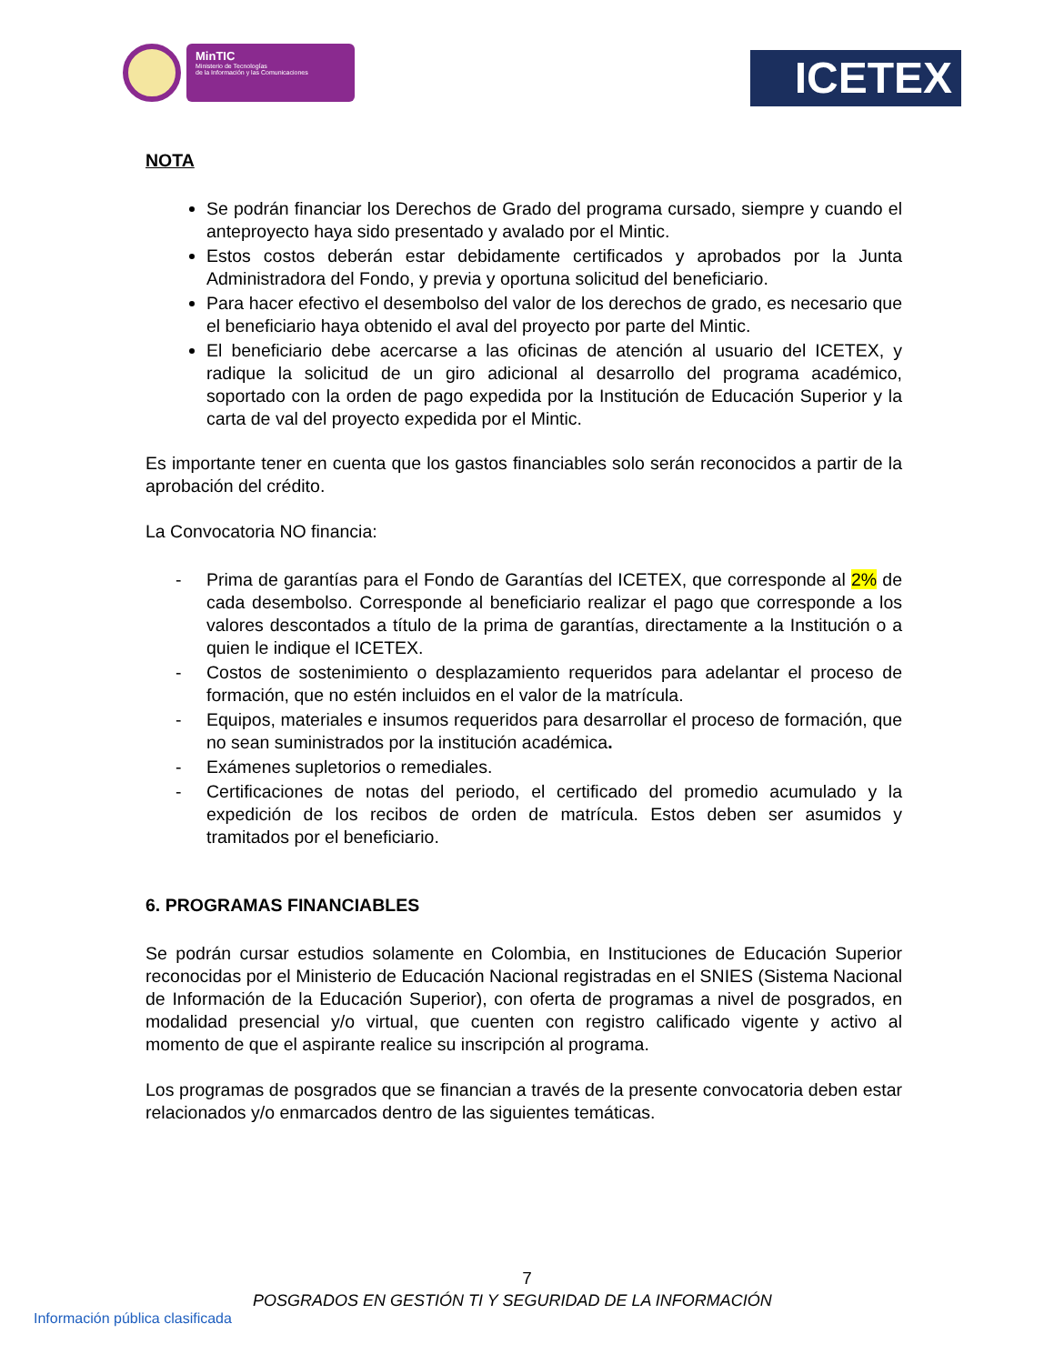MinTIC
Ministerio de Tecnologías
de la Información y las Comunicaciones
ICETEX
NOTA
Se podrán financiar los Derechos de Grado del programa cursado, siempre y cuando el anteproyecto haya sido presentado y avalado por el Mintic.
Estos costos deberán estar debidamente certificados y aprobados por la Junta Administradora del Fondo, y previa y oportuna solicitud del beneficiario.
Para hacer efectivo el desembolso del valor de los derechos de grado, es necesario que el beneficiario haya obtenido el aval del proyecto por parte del Mintic.
El beneficiario debe acercarse a las oficinas de atención al usuario del ICETEX, y radique la solicitud de un giro adicional al desarrollo del programa académico, soportado con la orden de pago expedida por la Institución de Educación Superior y la carta de val del proyecto expedida por el Mintic.
Es importante tener en cuenta que los gastos financiables solo serán reconocidos a partir de la aprobación del crédito.
La Convocatoria NO financia:
- Prima de garantías para el Fondo de Garantías del ICETEX, que corresponde al 2% de cada desembolso. Corresponde al beneficiario realizar el pago que corresponde a los valores descontados a título de la prima de garantías, directamente a la Institución o a quien le indique el ICETEX.
- Costos de sostenimiento o desplazamiento requeridos para adelantar el proceso de formación, que no estén incluidos en el valor de la matrícula.
- Equipos, materiales e insumos requeridos para desarrollar el proceso de formación, que no sean suministrados por la institución académica.
- Exámenes supletorios o remediales.
- Certificaciones de notas del periodo, el certificado del promedio acumulado y la expedición de los recibos de orden de matrícula. Estos deben ser asumidos y tramitados por el beneficiario.
6. PROGRAMAS FINANCIABLES
Se podrán cursar estudios solamente en Colombia, en Instituciones de Educación Superior reconocidas por el Ministerio de Educación Nacional registradas en el SNIES (Sistema Nacional de Información de la Educación Superior), con oferta de programas a nivel de posgrados, en modalidad presencial y/o virtual, que cuenten con registro calificado vigente y activo al momento de que el aspirante realice su inscripción al programa.
Los programas de posgrados que se financian a través de la presente convocatoria deben estar relacionados y/o enmarcados dentro de las siguientes temáticas.
7
POSGRADOS EN GESTIÓN TI Y SEGURIDAD DE LA INFORMACIÓN
Información pública clasificada